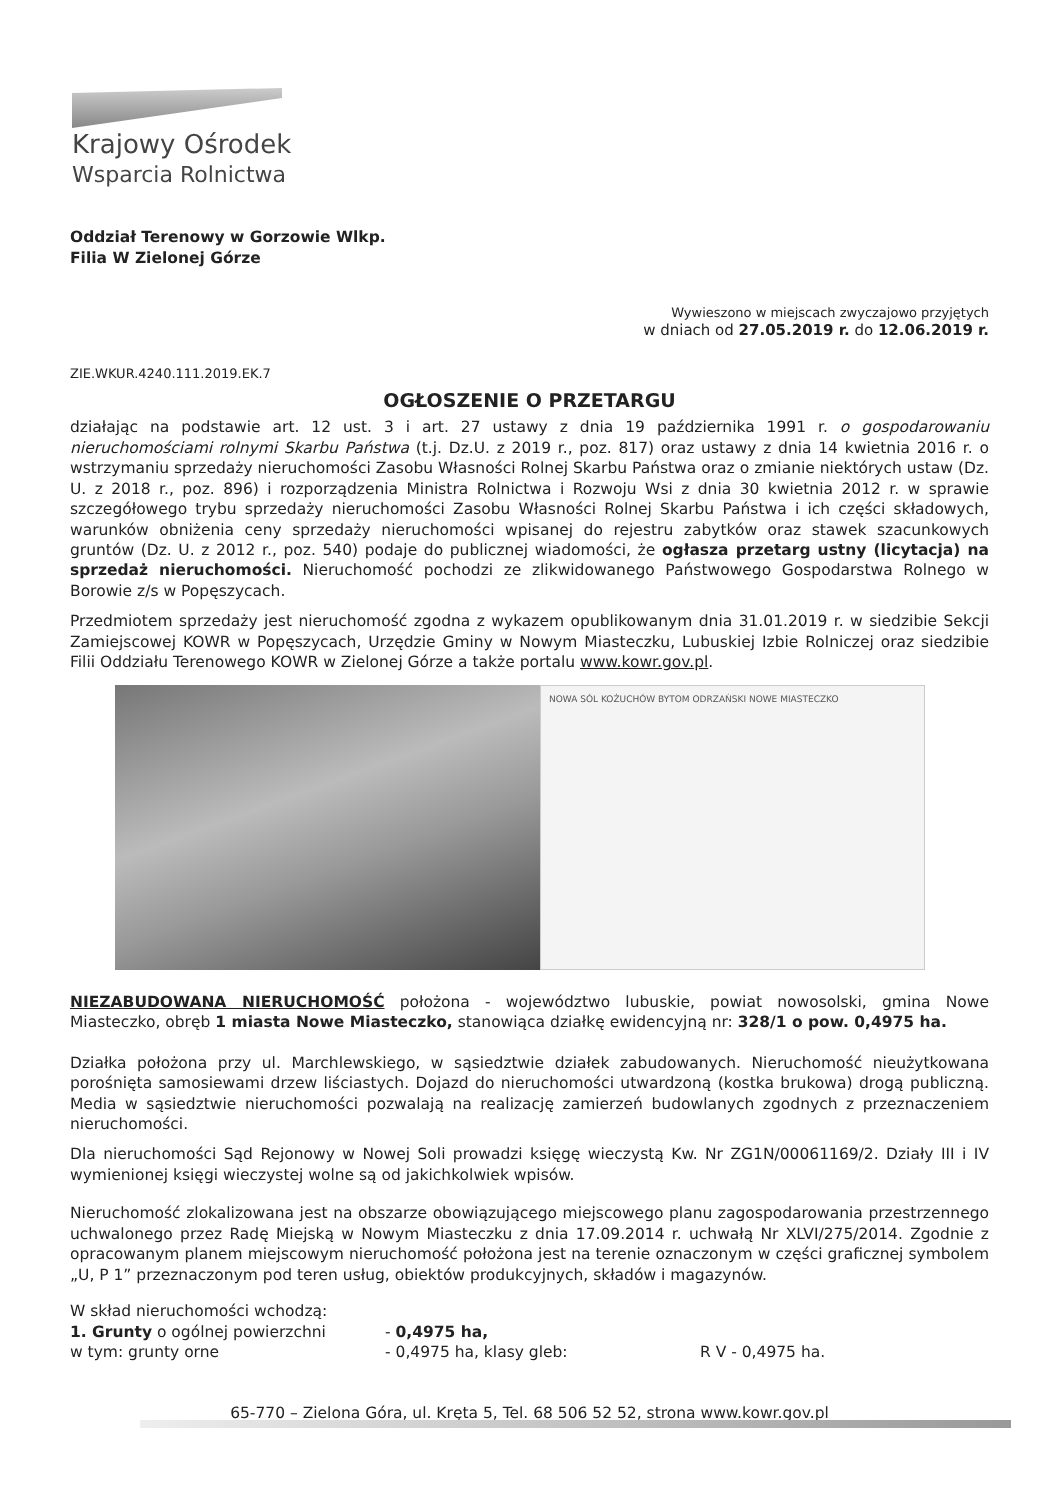Krajowy Ośrodek
Wsparcia Rolnictwa
Oddział Terenowy w Gorzowie Wlkp.
Filia W Zielonej Górze
Wywieszono w miejscach zwyczajowo przyjętych
w dniach od 27.05.2019 r. do 12.06.2019 r.
ZIE.WKUR.4240.111.2019.EK.7
OGŁOSZENIE O PRZETARGU
działając na podstawie art. 12 ust. 3 i art. 27 ustawy z dnia 19 października 1991 r. o gospodarowaniu nieruchomościami rolnymi Skarbu Państwa (t.j. Dz.U. z 2019 r., poz. 817) oraz ustawy z dnia 14 kwietnia 2016 r. o wstrzymaniu sprzedaży nieruchomości Zasobu Własności Rolnej Skarbu Państwa oraz o zmianie niektórych ustaw (Dz. U. z 2018 r., poz. 896) i rozporządzenia Ministra Rolnictwa i Rozwoju Wsi z dnia 30 kwietnia 2012 r. w sprawie szczegółowego trybu sprzedaży nieruchomości Zasobu Własności Rolnej Skarbu Państwa i ich części składowych, warunków obniżenia ceny sprzedaży nieruchomości wpisanej do rejestru zabytków oraz stawek szacunkowych gruntów (Dz. U. z 2012 r., poz. 540) podaje do publicznej wiadomości, że ogłasza przetarg ustny (licytacja) na sprzedaż nieruchomości. Nieruchomość pochodzi ze zlikwidowanego Państwowego Gospodarstwa Rolnego w Borowie z/s w Popęszycach.
Przedmiotem sprzedaży jest nieruchomość zgodna z wykazem opublikowanym dnia 31.01.2019 r. w siedzibie Sekcji Zamiejscowej KOWR w Popęszycach, Urzędzie Gminy w Nowym Miasteczku, Lubuskiej Izbie Rolniczej oraz siedzibie Filii Oddziału Terenowego KOWR w Zielonej Górze a także portalu www.kowr.gov.pl.
NOWA SÓL KOŻUCHÓW BYTOM ODRZAŃSKI NOWE MIASTECZKO
NIEZABUDOWANA NIERUCHOMOŚĆ położona - województwo lubuskie, powiat nowosolski, gmina Nowe Miasteczko, obręb 1 miasta Nowe Miasteczko, stanowiąca działkę ewidencyjną nr: 328/1 o pow. 0,4975 ha.
Działka położona przy ul. Marchlewskiego, w sąsiedztwie działek zabudowanych. Nieruchomość nieużytkowana porośnięta samosiewami drzew liściastych. Dojazd do nieruchomości utwardzoną (kostka brukowa) drogą publiczną. Media w sąsiedztwie nieruchomości pozwalają na realizację zamierzeń budowlanych zgodnych z przeznaczeniem nieruchomości.
Dla nieruchomości Sąd Rejonowy w Nowej Soli prowadzi księgę wieczystą Kw. Nr ZG1N/00061169/2. Działy III i IV wymienionej księgi wieczystej wolne są od jakichkolwiek wpisów.
Nieruchomość zlokalizowana jest na obszarze obowiązującego miejscowego planu zagospodarowania przestrzennego uchwalonego przez Radę Miejską w Nowym Miasteczku z dnia 17.09.2014 r. uchwałą Nr XLVI/275/2014. Zgodnie z opracowanym planem miejscowym nieruchomość położona jest na terenie oznaczonym w części graficznej symbolem „U, P 1” przeznaczonym pod teren usług, obiektów produkcyjnych, składów i magazynów.
W skład nieruchomości wchodzą:
1. Grunty o ogólnej powierzchni - 0,4975 ha,
w tym: grunty orne - 0,4975 ha, klasy gleb: R V - 0,4975 ha.
65-770 – Zielona Góra, ul. Kręta 5, Tel. 68 506 52 52, strona www.kowr.gov.pl